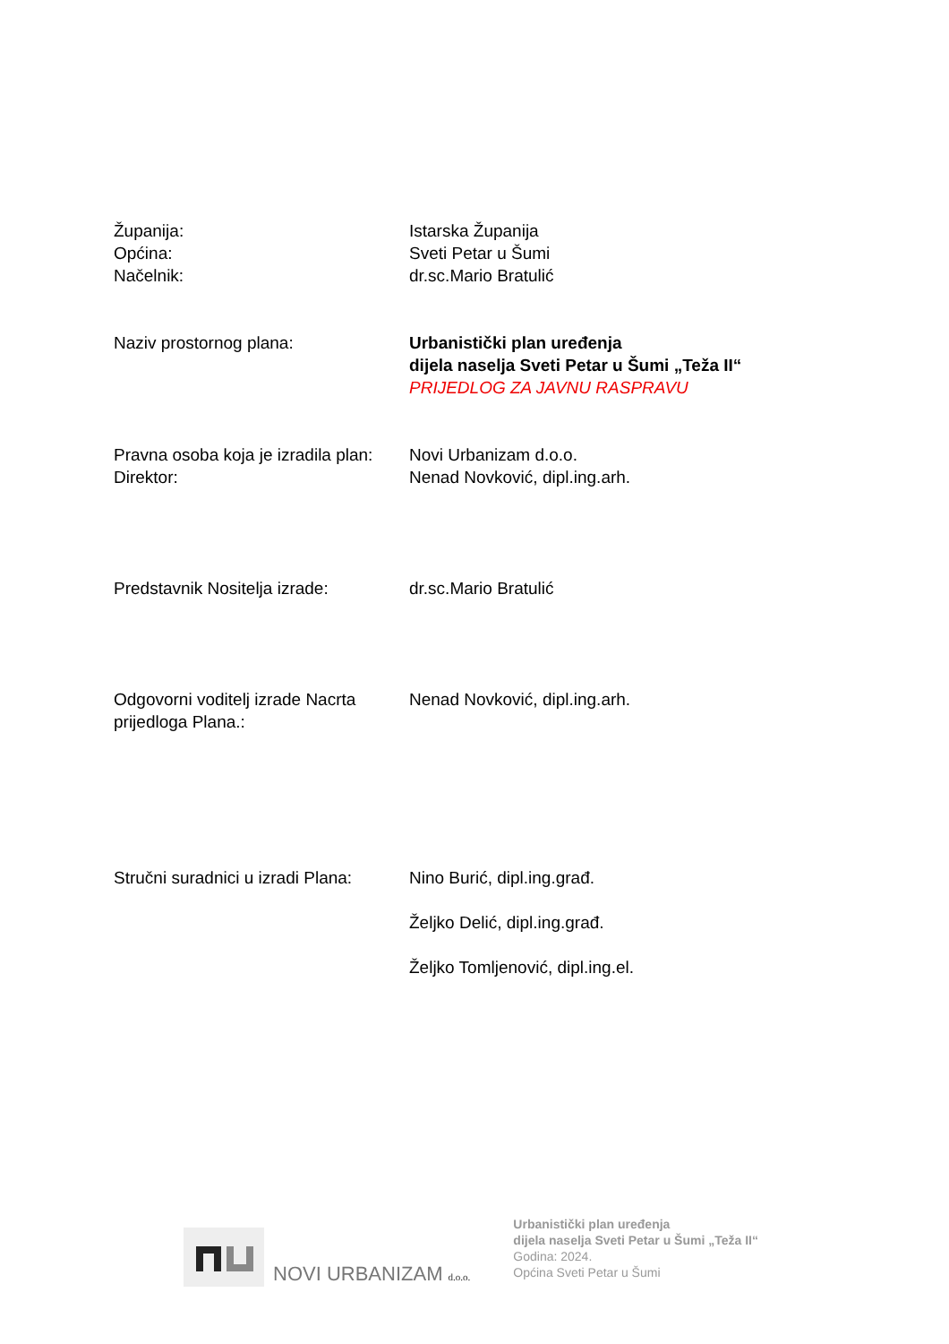Županija:
Općina:
Načelnik:
Istarska Županija
Sveti Petar u Šumi
dr.sc.Mario Bratulić
Naziv prostornog plana: Urbanistički plan uređenja
dijela naselja Sveti Petar u Šumi „Teža II“
PRIJEDLOG ZA JAVNU RASPRAVU
Pravna osoba koja je izradila plan:
Direktor:
Novi Urbanizam d.o.o.
Nenad Novković, dipl.ing.arh.
Predstavnik Nositelja izrade:
dr.sc.Mario Bratulić
Odgovorni voditelj izrade Nacrta prijedloga Plana.:
Nenad Novković, dipl.ing.arh.
Stručni suradnici u izradi Plana:
Nino Burić, dipl.ing.građ.
Željko Delić, dipl.ing.građ.
Željko Tomljenović, dipl.ing.el.
NOVI URBANIZAM d.o.o.
Urbanistički plan uređenja
dijela naselja Sveti Petar u Šumi „Teža II“
Godina: 2024.
Općina Sveti Petar u Šumi